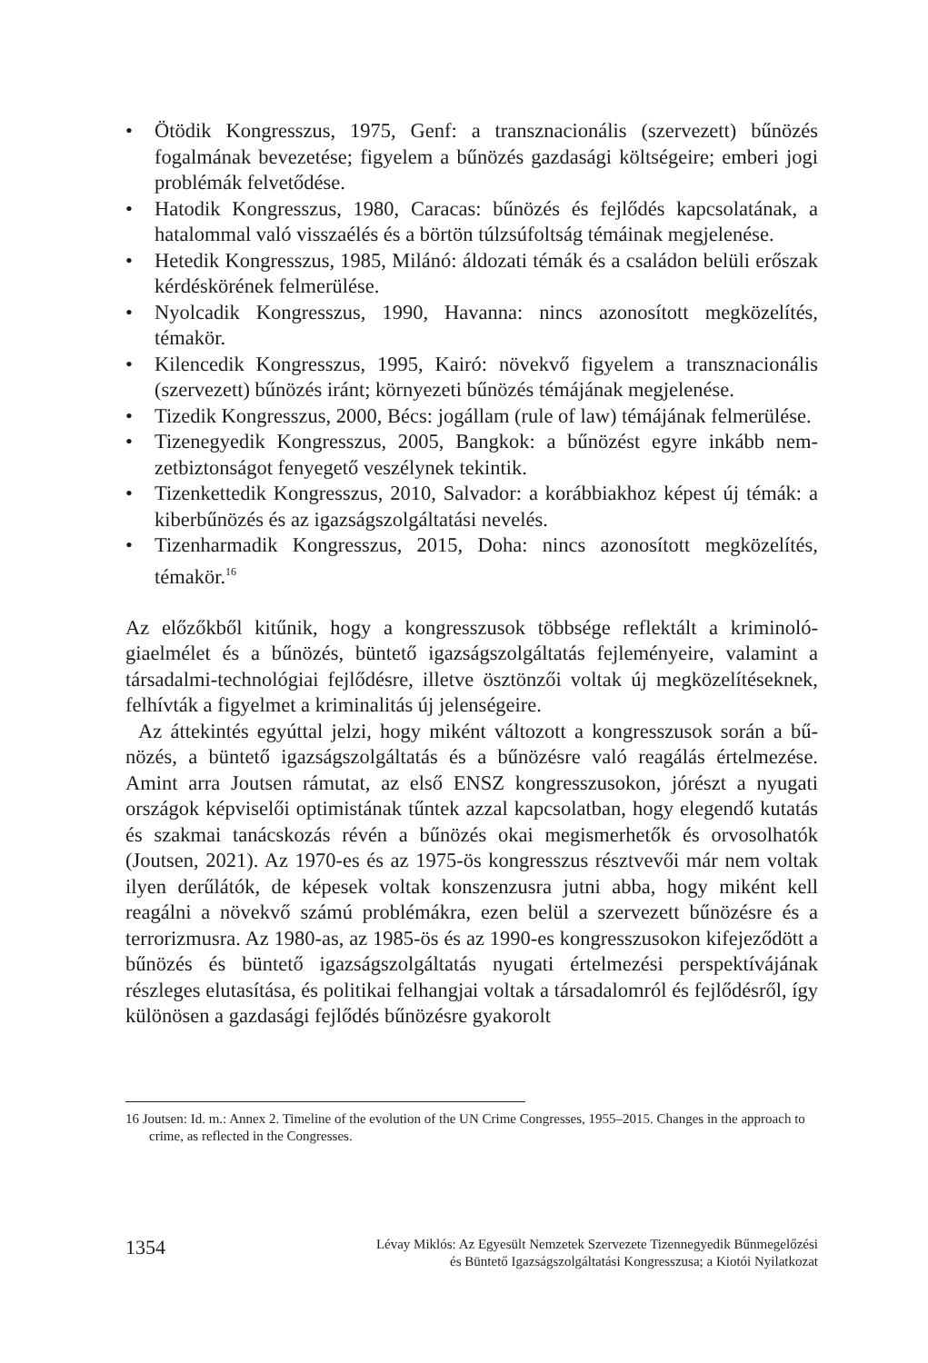• Ötödik Kongresszus, 1975, Genf: a transznacionális (szervezett) bűnözés fogalmának bevezetése; figyelem a bűnözés gazdasági költségeire; emberi jogi problémák felvetődése.
• Hatodik Kongresszus, 1980, Caracas: bűnözés és fejlődés kapcsolatának, a hatalommal való visszaélés és a börtön túlzsúfoltság témáinak megjelenése.
• Hetedik Kongresszus, 1985, Milánó: áldozati témák és a családon belüli erőszak kérdéskörének felmerülése.
• Nyolcadik Kongresszus, 1990, Havanna: nincs azonosított megközelítés, témakör.
• Kilencedik Kongresszus, 1995, Kairó: növekvő figyelem a transznacioná­lis (szervezett) bűnözés iránt; környezeti bűnözés témájának megjelenése.
• Tizedik Kongresszus, 2000, Bécs: jogállam (rule of law) témájának felme­rülése.
• Tizenegyedik Kongresszus, 2005, Bangkok: a bűnözést egyre inkább nem­zetbiztonságot fenyegető veszélynek tekintik.
• Tizenkettedik Kongresszus, 2010, Salvador: a korábbiakhoz képest új té­mák: a kiberbűnözés és az igazságszolgáltatási nevelés.
• Tizenharmadik Kongresszus, 2015, Doha: nincs azonosított megközelítés, témakör.<sup>16</sup>
Az előzőkből kitűnik, hogy a kongresszusok többsége reflektált a kriminoló­giaelmélet és a bűnözés, büntető igazságszolgáltatás fejleményeire, valamint a társadalmi-technológiai fejlődésre, illetve ösztönzői voltak új megközelíté­seknek, felhívták a figyelmet a kriminalitás új jelenségeire.
Az áttekintés egyúttal jelzi, hogy miként változott a kongresszusok során a bű­nözés, a büntető igazságszolgáltatás és a bűnözésre való reagálás értelmezése. Amint arra Joutsen rámutat, az első ENSZ kongresszusokon, jórészt a nyuga­ti országok képviselői optimistának tűntek azzal kapcsolatban, hogy elegendő kutatás és szakmai tanácskozás révén a bűnözés okai megismerhetők és orvo­solhatók (Joutsen, 2021). Az 1970-es és az 1975-ös kongresszus résztvevői már nem voltak ilyen derűlátók, de képesek voltak konszenzusra jutni abba, hogy miként kell reagálni a növekvő számú problémákra, ezen belül a szervezett bű­nözésre és a terrorizmusra. Az 1980-as, az 1985-ös és az 1990-es kongresszuso­kon kifejeződött a bűnözés és büntető igazságszolgáltatás nyugati értelmezési perspektívájának részleges elutasítása, és politikai felhangjai voltak a társada­lomról és fejlődésről, így különösen a gazdasági fejlődés bűnözésre gyakorolt
16 Joutsen: Id. m.: Annex 2. Timeline of the evolution of the UN Crime Congresses, 1955–2015. Changes in the approach to crime, as reflected in the Congresses.
1354
Lévay Miklós: Az Egyesült Nemzetek Szervezete Tizennegyedik Bűnmegelőzési
és Büntető Igazságszolgáltatási Kongresszusa; a Kiotói Nyilatkozat